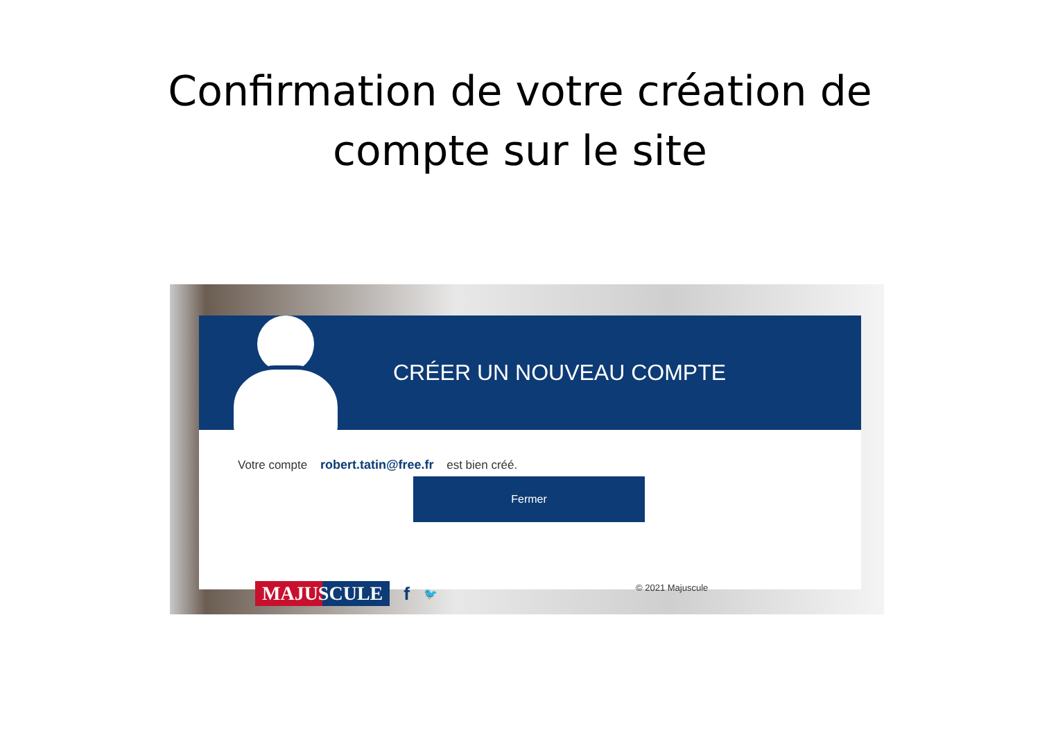Confirmation de votre création de
compte sur le site
CRÉER UN NOUVEAU COMPTE
Votre compte robert.tatin@free.fr est bien créé.
Fermer
MAJUSCULE f 🐦 © 2021 Majuscule